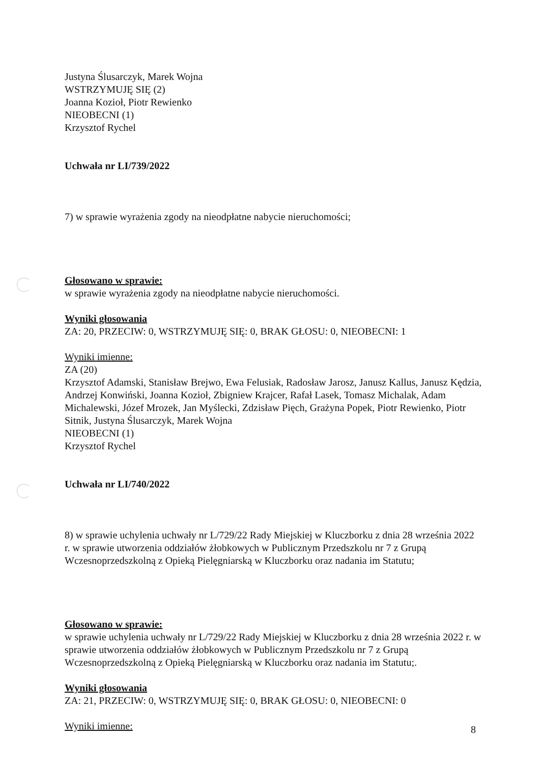Justyna Ślusarczyk, Marek Wojna
WSTRZYMUJĘ SIĘ (2)
Joanna Kozioł, Piotr Rewienko
NIEOBECNI (1)
Krzysztof Rychel
Uchwała nr LI/739/2022
7) w sprawie wyrażenia zgody na nieodpłatne nabycie nieruchomości;
Głosowano w sprawie:
w sprawie wyrażenia zgody na nieodpłatne nabycie nieruchomości.
Wyniki głosowania
ZA: 20, PRZECIW: 0, WSTRZYMUJĘ SIĘ: 0, BRAK GŁOSU: 0, NIEOBECNI: 1
Wyniki imienne:
ZA (20)
Krzysztof Adamski, Stanisław Brejwo, Ewa Felusiak, Radosław Jarosz, Janusz Kallus, Janusz Kędzia, Andrzej Konwiński, Joanna Kozioł, Zbigniew Krajcer, Rafał Lasek, Tomasz Michalak, Adam Michalewski, Józef Mrozek, Jan Myślecki, Zdzisław Pięch, Grażyna Popek, Piotr Rewienko, Piotr Sitnik, Justyna Ślusarczyk, Marek Wojna
NIEOBECNI (1)
Krzysztof Rychel
Uchwała nr LI/740/2022
8) w sprawie uchylenia uchwały nr L/729/22 Rady Miejskiej w Kluczborku z dnia 28 września 2022 r. w sprawie utworzenia oddziałów żłobkowych w Publicznym Przedszkolu nr 7 z Grupą Wczesnoprzedszkolną z Opieką Pielęgniarską w Kluczborku oraz nadania im Statutu;
Głosowano w sprawie:
w sprawie uchylenia uchwały nr L/729/22 Rady Miejskiej w Kluczborku z dnia 28 września 2022 r. w sprawie utworzenia oddziałów żłobkowych w Publicznym Przedszkolu nr 7 z Grupą Wczesnoprzedszkolną z Opieką Pielęgniarską w Kluczborku oraz nadania im Statutu;.
Wyniki głosowania
ZA: 21, PRZECIW: 0, WSTRZYMUJĘ SIĘ: 0, BRAK GŁOSU: 0, NIEOBECNI: 0
Wyniki imienne:
8